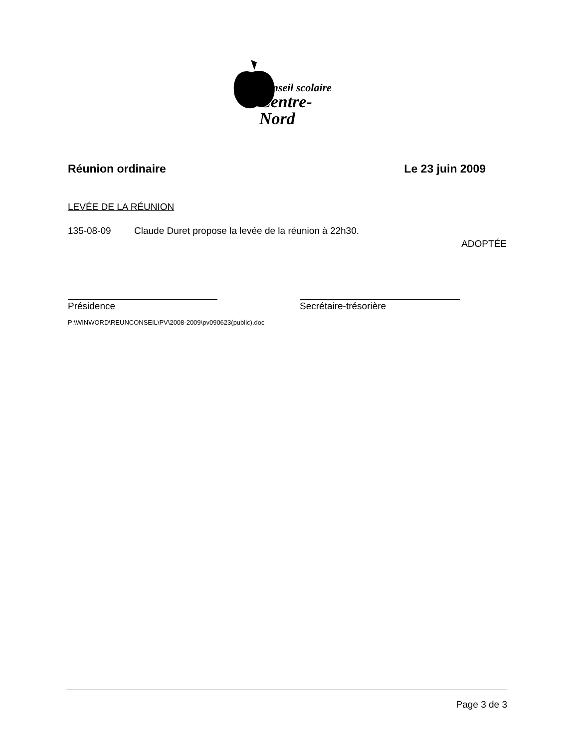Conseil scolaire
Centre-Nord
Réunion ordinaire Le 23 juin 2009
LEVÉE DE LA RÉUNION
135-08-09 Claude Duret propose la levée de la réunion à 22h30.
ADOPTÉE
Présidence Secrétaire-trésorière
P:\WINWORD\REUNCONSEIL\PV\2008-2009\pv090623(public).doc
Page 3 de 3